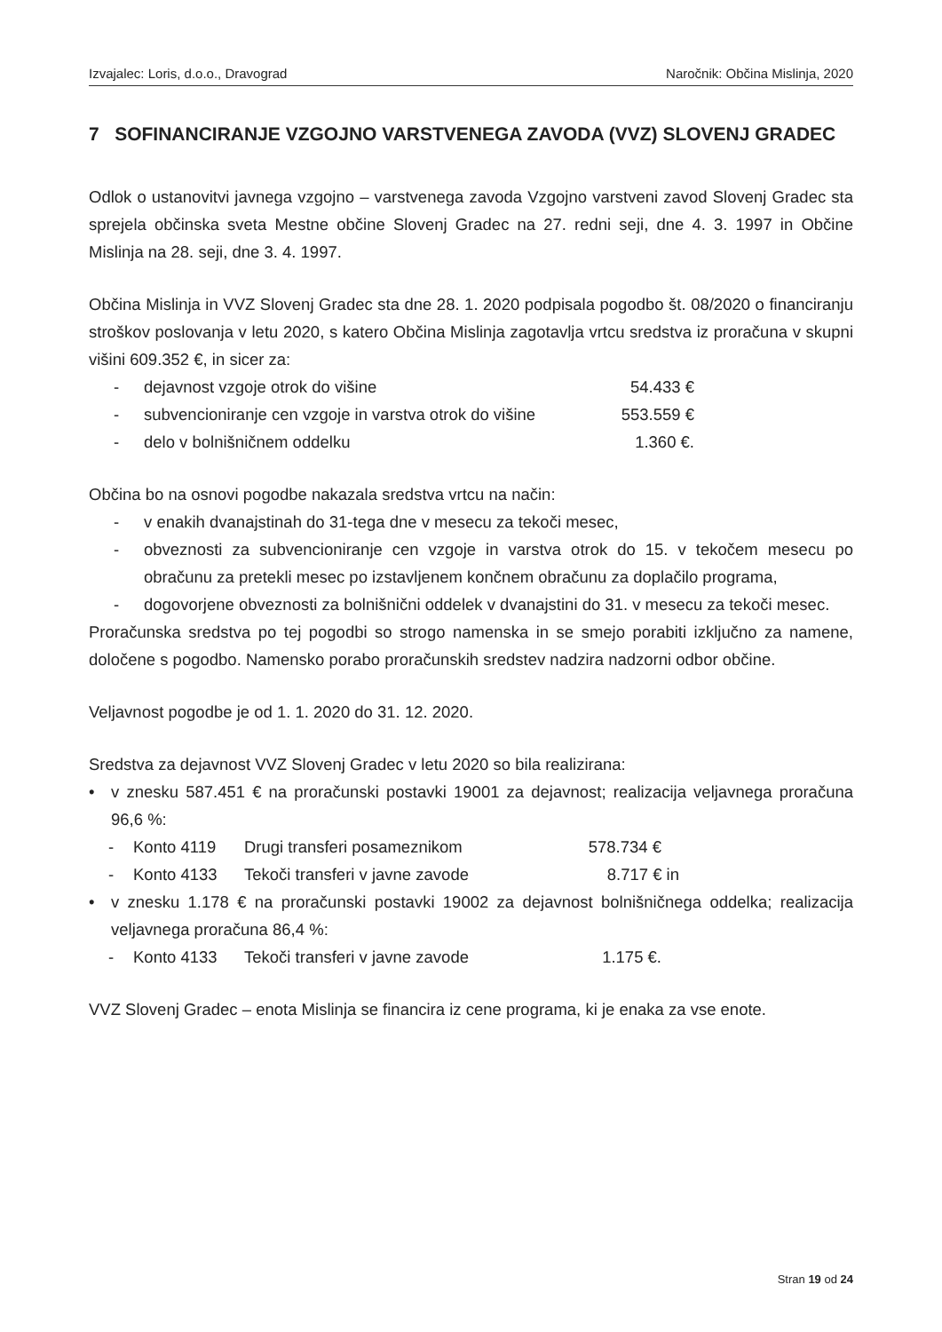Izvajalec: Loris, d.o.o., Dravograd Naročnik: Občina Mislinja, 2020
7 SOFINANCIRANJE VZGOJNO VARSTVENEGA ZAVODA (VVZ) SLOVENJ GRADEC
Odlok o ustanovitvi javnega vzgojno – varstvenega zavoda Vzgojno varstveni zavod Slovenj Gradec sta sprejela občinska sveta Mestne občine Slovenj Gradec na 27. redni seji, dne 4. 3. 1997 in Občine Mislinja na 28. seji, dne 3. 4. 1997.
Občina Mislinja in VVZ Slovenj Gradec sta dne 28. 1. 2020 podpisala pogodbo št. 08/2020 o financiranju stroškov poslovanja v letu 2020, s katero Občina Mislinja zagotavlja vrtcu sredstva iz proračuna v skupni višini 609.352 €, in sicer za:
- dejavnost vzgoje otrok do višine 54.433 €
- subvencioniranje cen vzgoje in varstva otrok do višine 553.559 €
- delo v bolnišničnem oddelku 1.360 €.
Občina bo na osnovi pogodbe nakazala sredstva vrtcu na način:
- v enakih dvanajstinah do 31-tega dne v mesecu za tekoči mesec,
- obveznosti za subvencioniranje cen vzgoje in varstva otrok do 15. v tekočem mesecu po obračunu za pretekli mesec po izstavljenem končnem obračunu za doplačilo programa,
- dogovorjene obveznosti za bolnišnični oddelek v dvanajstini do 31. v mesecu za tekoči mesec.
Proračunska sredstva po tej pogodbi so strogo namenska in se smejo porabiti izključno za namene, določene s pogodbo. Namensko porabo proračunskih sredstev nadzira nadzorni odbor občine.
Veljavnost pogodbe je od 1. 1. 2020 do 31. 12. 2020.
Sredstva za dejavnost VVZ Slovenj Gradec v letu 2020 so bila realizirana:
• v znesku 587.451 € na proračunski postavki 19001 za dejavnost; realizacija veljavnega proračuna 96,6 %:
- Konto 4119 Drugi transferi posameznikom 578.734 €
- Konto 4133 Tekoči transferi v javne zavode 8.717 € in
• v znesku 1.178 € na proračunski postavki 19002 za dejavnost bolnišničnega oddelka; realizacija veljavnega proračuna 86,4 %:
- Konto 4133 Tekoči transferi v javne zavode 1.175 €.
VVZ Slovenj Gradec – enota Mislinja se financira iz cene programa, ki je enaka za vse enote.
Stran 19 od 24